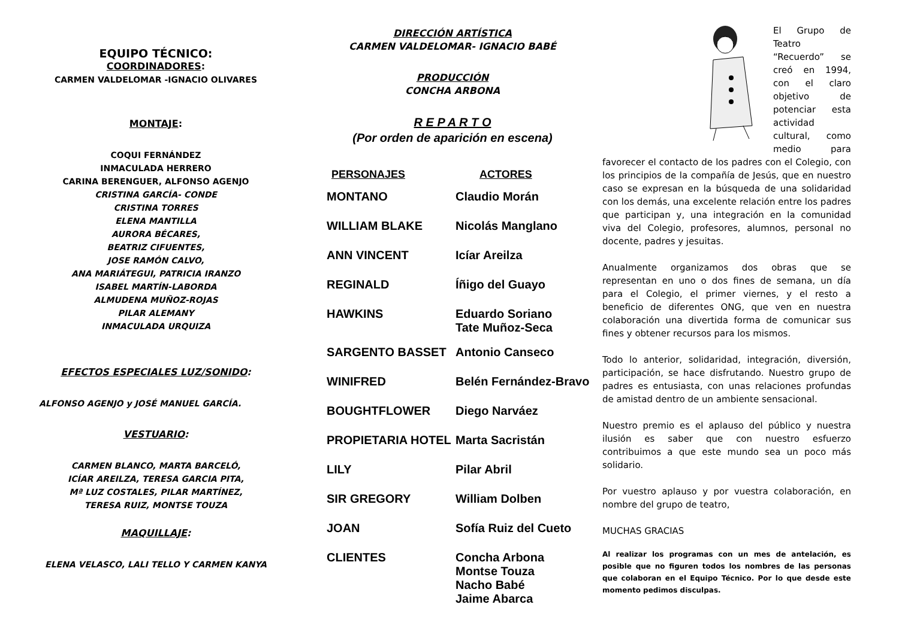EQUIPO TÉCNICO:
COORDINADORES:
CARMEN VALDELOMAR -IGNACIO OLIVARES
MONTAJE:
COQUI FERNÁNDEZ
INMACULADA HERRERO
CARINA BERENGUER, ALFONSO AGENJO
CRISTINA GARCÍA- CONDE
CRISTINA TORRES
ELENA MANTILLA
AURORA BÉCARES,
BEATRIZ CIFUENTES,
JOSE RAMÓN CALVO,
ANA MARIÁTEGUI, PATRICIA IRANZO
ISABEL MARTÍN-LABORDA
ALMUDENA MUÑOZ-ROJAS
PILAR ALEMANY
INMACULADA URQUIZA
EFECTOS ESPECIALES LUZ/SONIDO:
ALFONSO AGENJO y JOSÉ MANUEL GARCÍA.
VESTUARIO:
CARMEN BLANCO, MARTA BARCELÓ,
ICÍAR AREILZA, TERESA GARCIA PITA,
Mª LUZ COSTALES, PILAR MARTÍNEZ,
TERESA RUIZ, MONTSE TOUZA
MAQUILLAJE:
ELENA VELASCO, LALI TELLO Y CARMEN KANYA
DIRECCIÓN ARTÍSTICA
CARMEN VALDELOMAR- IGNACIO BABÉ
PRODUCCIÓN
CONCHA ARBONA
R E P A R T O
(Por orden de aparición en escena)
| PERSONAJES | ACTORES |
| --- | --- |
| MONTANO | Claudio Morán |
| WILLIAM BLAKE | Nicolás Manglano |
| ANN VINCENT | Icíar Areilza |
| REGINALD | Íñigo del Guayo |
| HAWKINS | Eduardo Soriano Tate Muñoz-Seca |
| SARGENTO BASSET | Antonio Canseco |
| WINIFRED | Belén Fernández-Bravo |
| BOUGHTFLOWER | Diego Narváez |
| PROPIETARIA HOTEL | Marta Sacristán |
| LILY | Pilar Abril |
| SIR GREGORY | William Dolben |
| JOAN | Sofía Ruiz del Cueto |
| CLIENTES | Concha Arbona Montse Touza Nacho Babé Jaime Abarca |
El Grupo de Teatro “Recuerdo” se creó en 1994, con el claro objetivo de potenciar esta actividad cultural, como medio para favorecer el contacto de los padres con el Colegio, con los principios de la compañía de Jesús, que en nuestro caso se expresan en la búsqueda de una solidaridad con los demás, una excelente relación entre los padres que participan y, una integración en la comunidad viva del Colegio, profesores, alumnos, personal no docente, padres y jesuitas.
Anualmente organizamos dos obras que se representan en uno o dos fines de semana, un día para el Colegio, el primer viernes, y el resto a beneficio de diferentes ONG, que ven en nuestra colaboración una divertida forma de comunicar sus fines y obtener recursos para los mismos.
Todo lo anterior, solidaridad, integración, diversión, participación, se hace disfrutando. Nuestro grupo de padres es entusiasta, con unas relaciones profundas de amistad dentro de un ambiente sensacional.
Nuestro premio es el aplauso del público y nuestra ilusión es saber que con nuestro esfuerzo contribuimos a que este mundo sea un poco más solidario.
Por vuestro aplauso y por vuestra colaboración, en nombre del grupo de teatro,
MUCHAS GRACIAS
Al realizar los programas con un mes de antelación, es posible que no figuren todos los nombres de las personas que colaboran en el Equipo Técnico. Por lo que desde este momento pedimos disculpas.